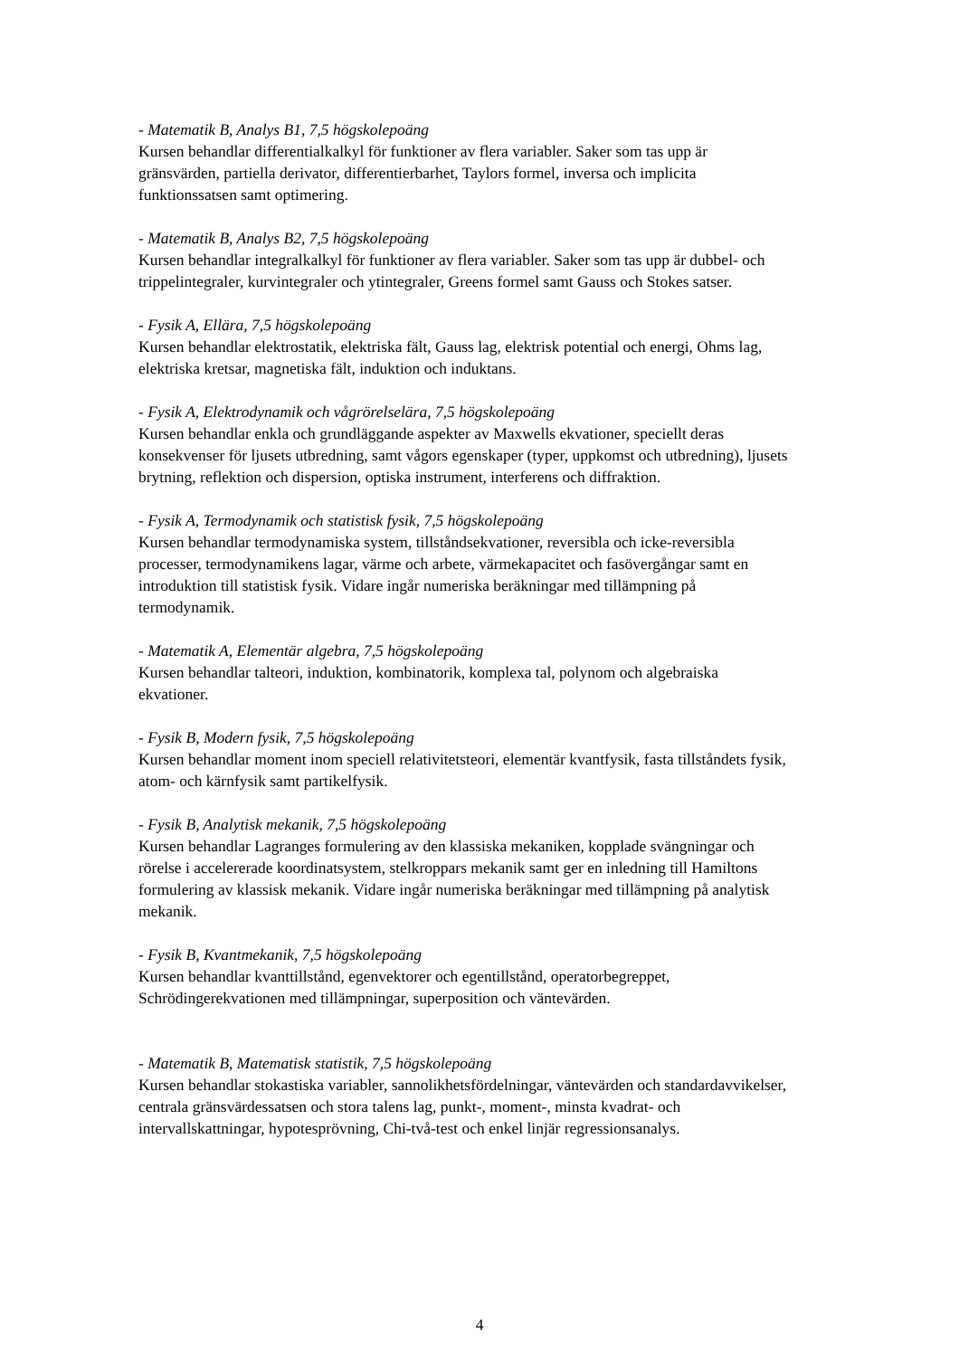- Matematik B, Analys B1, 7,5 högskolepoäng
Kursen behandlar differentialkalkyl för funktioner av flera variabler. Saker som tas upp är gränsvärden, partiella derivator, differentierbarhet, Taylors formel, inversa och implicita funktionssatsen samt optimering.
- Matematik B, Analys B2, 7,5 högskolepoäng
Kursen behandlar integralkalkyl för funktioner av flera variabler. Saker som tas upp är dubbel- och trippelintegraler, kurvintegraler och ytintegraler, Greens formel samt Gauss och Stokes satser.
- Fysik A, Ellära, 7,5 högskolepoäng
Kursen behandlar elektrostatik, elektriska fält, Gauss lag, elektrisk potential och energi, Ohms lag, elektriska kretsar, magnetiska fält, induktion och induktans.
- Fysik A, Elektrodynamik och vågrörelselära, 7,5 högskolepoäng
Kursen behandlar enkla och grundläggande aspekter av Maxwells ekvationer, speciellt deras konsekvenser för ljusets utbredning, samt vågors egenskaper (typer, uppkomst och utbredning), ljusets brytning, reflektion och dispersion, optiska instrument, interferens och diffraktion.
- Fysik A, Termodynamik och statistisk fysik, 7,5 högskolepoäng
Kursen behandlar termodynamiska system, tillståndsekvationer, reversibla och icke-reversibla processer, termodynamikens lagar, värme och arbete, värmekapacitet och fasövergångar samt en introduktion till statistisk fysik. Vidare ingår numeriska beräkningar med tillämpning på termodynamik.
- Matematik A, Elementär algebra, 7,5 högskolepoäng
Kursen behandlar talteori, induktion, kombinatorik, komplexa tal, polynom och algebraiska ekvationer.
- Fysik B, Modern fysik, 7,5 högskolepoäng
Kursen behandlar moment inom speciell relativitetsteori, elementär kvantfysik, fasta tillståndets fysik, atom- och kärnfysik samt partikelfysik.
- Fysik B, Analytisk mekanik, 7,5 högskolepoäng
Kursen behandlar Lagranges formulering av den klassiska mekaniken, kopplade svängningar och rörelse i accelererade koordinatsystem, stelkroppars mekanik samt ger en inledning till Hamiltons formulering av klassisk mekanik. Vidare ingår numeriska beräkningar med tillämpning på analytisk mekanik.
- Fysik B, Kvantmekanik, 7,5 högskolepoäng
Kursen behandlar kvanttillstånd, egenvektorer och egentillstånd, operatorbegreppet, Schrödingerekvationen med tillämpningar, superposition och väntevärden.
- Matematik B, Matematisk statistik, 7,5 högskolepoäng
Kursen behandlar stokastiska variabler, sannolikhetsfördelningar, väntevärden och standardavvikelser, centrala gränsvärdessatsen och stora talens lag, punkt-, moment-, minsta kvadrat- och intervallskattningar, hypotesprövning, Chi-två-test och enkel linjär regressionsanalys.
4